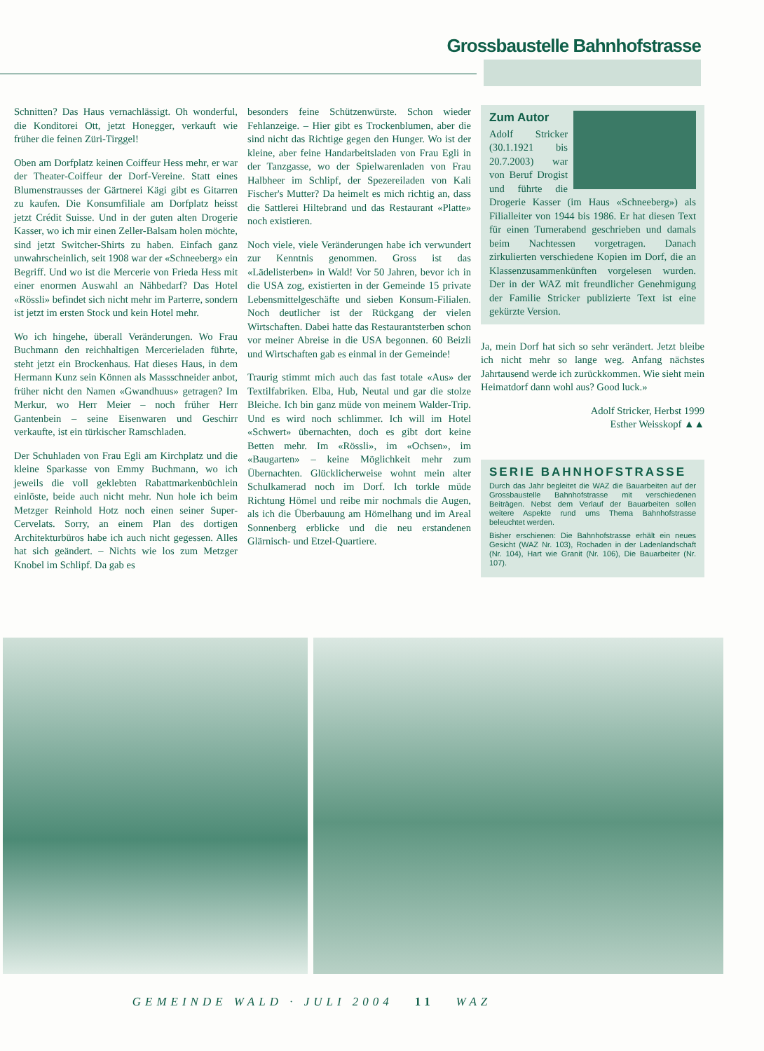Grossbaustelle Bahnhofstrasse
Schnitten? Das Haus vernachlässigt. Oh wonderful, die Konditorei Ott, jetzt Honegger, verkauft wie früher die feinen Züri-Tirggel!
Oben am Dorfplatz keinen Coiffeur Hess mehr, er war der Theater-Coiffeur der Dorf-Vereine. Statt eines Blumenstrausses der Gärtnerei Kägi gibt es Gitarren zu kaufen. Die Konsumfiliale am Dorfplatz heisst jetzt Crédit Suisse. Und in der guten alten Drogerie Kasser, wo ich mir einen Zeller-Balsam holen möchte, sind jetzt Switcher-Shirts zu haben. Einfach ganz unwahrscheinlich, seit 1908 war der «Schneeberg» ein Begriff. Und wo ist die Mercerie von Frieda Hess mit einer enormen Auswahl an Nähbedarf? Das Hotel «Rössli» befindet sich nicht mehr im Parterre, sondern ist jetzt im ersten Stock und kein Hotel mehr.
Wo ich hingehe, überall Veränderungen. Wo Frau Buchmann den reichhaltigen Mercerieladen führte, steht jetzt ein Brockenhaus. Hat dieses Haus, in dem Hermann Kunz sein Können als Massschneider anbot, früher nicht den Namen «Gwandhuus» getragen? Im Merkur, wo Herr Meier – noch früher Herr Gantenbein – seine Eisenwaren und Geschirr verkaufte, ist ein türkischer Ramschladen.
Der Schuhladen von Frau Egli am Kirchplatz und die kleine Sparkasse von Emmy Buchmann, wo ich jeweils die voll geklebten Rabattmarkenbüchlein einlöste, beide auch nicht mehr. Nun hole ich beim Metzger Reinhold Hotz noch einen seiner Super-Cervelats. Sorry, an einem Plan des dortigen Architekturbüros habe ich auch nicht gegessen. Alles hat sich geändert. – Nichts wie los zum Metzger Knobel im Schlipf. Da gab es
besonders feine Schützenwürste. Schon wieder Fehlanzeige. – Hier gibt es Trockenblumen, aber die sind nicht das Richtige gegen den Hunger. Wo ist der kleine, aber feine Handarbeitsladen von Frau Egli in der Tanzgasse, wo der Spielwarenladen von Frau Halbheer im Schlipf, der Spezereiladen von Kali Fischer's Mutter? Da heimelt es mich richtig an, dass die Sattlerei Hiltebrand und das Restaurant «Platte» noch existieren.
Noch viele, viele Veränderungen habe ich verwundert zur Kenntnis genommen. Gross ist das «Lädelisterben» in Wald! Vor 50 Jahren, bevor ich in die USA zog, existierten in der Gemeinde 15 private Lebensmittelgeschäfte und sieben Konsum-Filialen. Noch deutlicher ist der Rückgang der vielen Wirtschaften. Dabei hatte das Restaurantsterben schon vor meiner Abreise in die USA begonnen. 60 Beizli und Wirtschaften gab es einmal in der Gemeinde!
Traurig stimmt mich auch das fast totale «Aus» der Textilfabriken. Elba, Hub, Neutal und gar die stolze Bleiche. Ich bin ganz müde von meinem Walder-Trip. Und es wird noch schlimmer. Ich will im Hotel «Schwert» übernachten, doch es gibt dort keine Betten mehr. Im «Rössli», im «Ochsen», im «Baugarten» – keine Möglichkeit mehr zum Übernachten. Glücklicherweise wohnt mein alter Schulkamerad noch im Dorf. Ich torkle müde Richtung Hömel und reibe mir nochmals die Augen, als ich die Überbauung am Hömelhang und im Areal Sonnenberg erblicke und die neu erstandenen Glärnisch- und Etzel-Quartiere.
Zum Autor
Adolf Stricker (30.1.1921 bis 20.7.2003) war von Beruf Drogist und führte die Drogerie Kasser (im Haus «Schneeberg») als Filialleiter von 1944 bis 1986. Er hat diesen Text für einen Turnerabend geschrieben und damals beim Nachtessen vorgetragen. Danach zirkulierten verschiedene Kopien im Dorf, die an Klassenzusammenkünften vorgelesen wurden. Der in der WAZ mit freundlicher Genehmigung der Familie Stricker publizierte Text ist eine gekürzte Version.
Ja, mein Dorf hat sich so sehr verändert. Jetzt bleibe ich nicht mehr so lange weg. Anfang nächstes Jahrtausend werde ich zurückkommen. Wie sieht mein Heimatdorf dann wohl aus? Good luck.»
Adolf Stricker, Herbst 1999
Esther Weisskopf ▲▲
SERIE BAHNHOFSTRASSE
Durch das Jahr begleitet die WAZ die Bauarbeiten auf der Grossbaustelle Bahnhofstrasse mit verschiedenen Beiträgen. Nebst dem Verlauf der Bauarbeiten sollen weitere Aspekte rund ums Thema Bahnhofstrasse beleuchtet werden.
Bisher erschienen: Die Bahnhofstrasse erhält ein neues Gesicht (WAZ Nr. 103), Rochaden in der Ladenlandschaft (Nr. 104), Hart wie Granit (Nr. 106), Die Bauarbeiter (Nr. 107).
GEMEINDE WALD · JULI 2004 11 WAZ